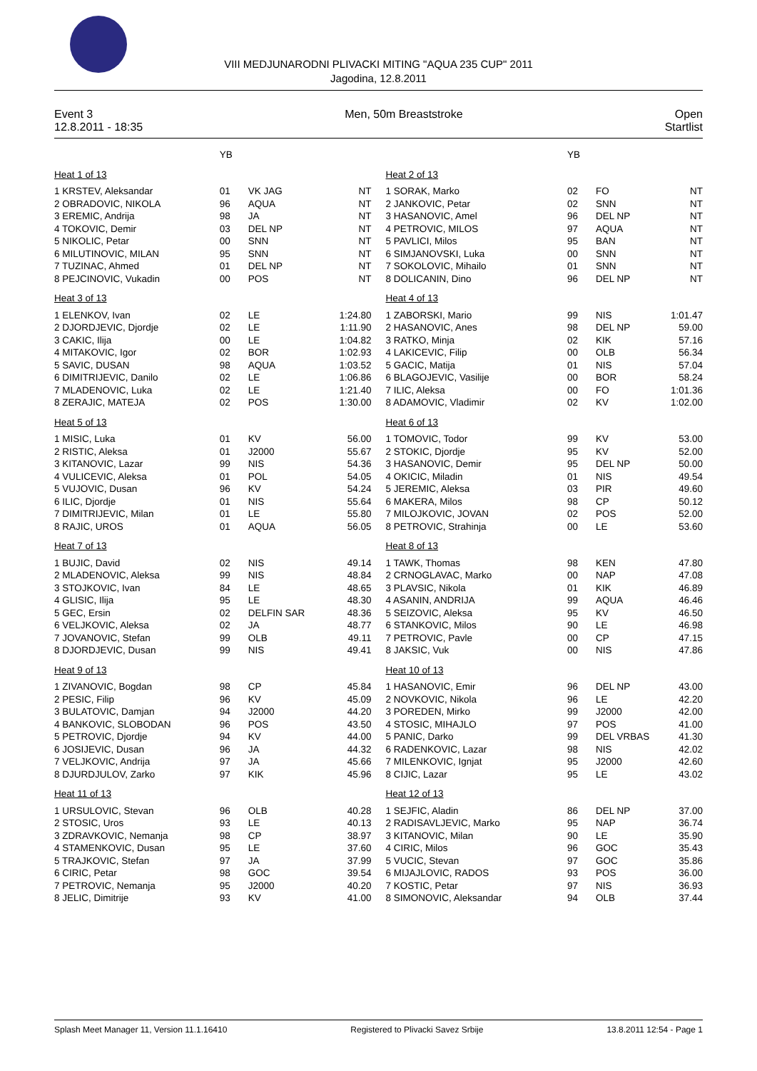VIII MEDJUNARODNI PLIVACKI MITING "AQUA 235 CUP" 2011
Jagodina, 12.8.2011
Event 3
12.8.2011 - 18:35
Men, 50m Breaststroke Open
Startlist
| | YB | | |
| Heat 1 of 13 | | | |
| 1 KRSTEV, Aleksandar | 01 | VK JAG | NT |
| 2 OBRADOVIC, NIKOLA | 96 | AQUA | NT |
| 3 EREMIC, Andrija | 98 | JA | NT |
| 4 TOKOVIC, Demir | 03 | DEL NP | NT |
| 5 NIKOLIC, Petar | 00 | SNN | NT |
| 6 MILUTINOVIC, MILAN | 95 | SNN | NT |
| 7 TUZINAC, Ahmed | 01 | DEL NP | NT |
| 8 PEJCINOVIC, Vukadin | 00 | POS | NT |
| Heat 3 of 13 | | | |
| 1 ELENKOV, Ivan | 02 | LE | 1:24.80 |
| 2 DJORDJEVIC, Djordje | 02 | LE | 1:11.90 |
| 3 CAKIC, Ilija | 00 | LE | 1:04.82 |
| 4 MITAKOVIC, Igor | 02 | BOR | 1:02.93 |
| 5 SAVIC, DUSAN | 98 | AQUA | 1:03.52 |
| 6 DIMITRIJEVIC, Danilo | 02 | LE | 1:06.86 |
| 7 MLADENOVIC, Luka | 02 | LE | 1:21.40 |
| 8 ZERAJIC, MATEJA | 02 | POS | 1:30.00 |
| Heat 5 of 13 | | | |
| 1 MISIC, Luka | 01 | KV | 56.00 |
| 2 RISTIC, Aleksa | 01 | J2000 | 55.67 |
| 3 KITANOVIC, Lazar | 99 | NIS | 54.36 |
| 4 VULICEVIC, Aleksa | 01 | POL | 54.05 |
| 5 VUJOVIC, Dusan | 96 | KV | 54.24 |
| 6 ILIC, Djordje | 01 | NIS | 55.64 |
| 7 DIMITRIJEVIC, Milan | 01 | LE | 55.80 |
| 8 RAJIC, UROS | 01 | AQUA | 56.05 |
| Heat 7 of 13 | | | |
| 1 BUJIC, David | 02 | NIS | 49.14 |
| 2 MLADENOVIC, Aleksa | 99 | NIS | 48.84 |
| 3 STOJKOVIC, Ivan | 84 | LE | 48.65 |
| 4 GLISIC, Ilija | 95 | LE | 48.30 |
| 5 GEC, Ersin | 02 | DELFIN SAR | 48.36 |
| 6 VELJKOVIC, Aleksa | 02 | JA | 48.77 |
| 7 JOVANOVIC, Stefan | 99 | OLB | 49.11 |
| 8 DJORDJEVIC, Dusan | 99 | NIS | 49.41 |
| Heat 9 of 13 | | | |
| 1 ZIVANOVIC, Bogdan | 98 | CP | 45.84 |
| 2 PESIC, Filip | 96 | KV | 45.09 |
| 3 BULATOVIC, Damjan | 94 | J2000 | 44.20 |
| 4 BANKOVIC, SLOBODAN | 96 | POS | 43.50 |
| 5 PETROVIC, Djordje | 94 | KV | 44.00 |
| 6 JOSIJEVIC, Dusan | 96 | JA | 44.32 |
| 7 VELJKOVIC, Andrija | 97 | JA | 45.66 |
| 8 DJURDJULOV, Zarko | 97 | KIK | 45.96 |
| Heat 11 of 13 | | | |
| 1 URSULOVIC, Stevan | 96 | OLB | 40.28 |
| 2 STOSIC, Uros | 93 | LE | 40.13 |
| 3 ZDRAVKOVIC, Nemanja | 98 | CP | 38.97 |
| 4 STAMENKOVIC, Dusan | 95 | LE | 37.60 |
| 5 TRAJKOVIC, Stefan | 97 | JA | 37.99 |
| 6 CIRIC, Petar | 98 | GOC | 39.54 |
| 7 PETROVIC, Nemanja | 95 | J2000 | 40.20 |
| 8 JELIC, Dimitrije | 93 | KV | 41.00 |
| | YB | | |
| Heat 2 of 13 | | | |
| 1 SORAK, Marko | 02 | FO | NT |
| 2 JANKOVIC, Petar | 02 | SNN | NT |
| 3 HASANOVIC, Amel | 96 | DEL NP | NT |
| 4 PETROVIC, MILOS | 97 | AQUA | NT |
| 5 PAVLICI, Milos | 95 | BAN | NT |
| 6 SIMJANOVSKI, Luka | 00 | SNN | NT |
| 7 SOKOLOVIC, Mihailo | 01 | SNN | NT |
| 8 DOLICANIN, Dino | 96 | DEL NP | NT |
| Heat 4 of 13 | | | |
| 1 ZABORSKI, Mario | 99 | NIS | 1:01.47 |
| 2 HASANOVIC, Anes | 98 | DEL NP | 59.00 |
| 3 RATKO, Minja | 02 | KIK | 57.16 |
| 4 LAKICEVIC, Filip | 00 | OLB | 56.34 |
| 5 GACIC, Matija | 01 | NIS | 57.04 |
| 6 BLAGOJEVIC, Vasilije | 00 | BOR | 58.24 |
| 7 ILIC, Aleksa | 00 | FO | 1:01.36 |
| 8 ADAMOVIC, Vladimir | 02 | KV | 1:02.00 |
| Heat 6 of 13 | | | |
| 1 TOMOVIC, Todor | 99 | KV | 53.00 |
| 2 STOKIC, Djordje | 95 | KV | 52.00 |
| 3 HASANOVIC, Demir | 95 | DEL NP | 50.00 |
| 4 OKICIC, Miladin | 01 | NIS | 49.54 |
| 5 JEREMIC, Aleksa | 03 | PIR | 49.60 |
| 6 MAKERA, Milos | 98 | CP | 50.12 |
| 7 MILOJKOVIC, JOVAN | 02 | POS | 52.00 |
| 8 PETROVIC, Strahinja | 00 | LE | 53.60 |
| Heat 8 of 13 | | | |
| 1 TAWK, Thomas | 98 | KEN | 47.80 |
| 2 CRNOGLAVAC, Marko | 00 | NAP | 47.08 |
| 3 PLAVSIC, Nikola | 01 | KIK | 46.89 |
| 4 ASANIN, ANDRIJA | 99 | AQUA | 46.46 |
| 5 SEIZOVIC, Aleksa | 95 | KV | 46.50 |
| 6 STANKOVIC, Milos | 90 | LE | 46.98 |
| 7 PETROVIC, Pavle | 00 | CP | 47.15 |
| 8 JAKSIC, Vuk | 00 | NIS | 47.86 |
| Heat 10 of 13 | | | |
| 1 HASANOVIC, Emir | 96 | DEL NP | 43.00 |
| 2 NOVKOVIC, Nikola | 96 | LE | 42.20 |
| 3 POREDEN, Mirko | 99 | J2000 | 42.00 |
| 4 STOSIC, MIHAJLO | 97 | POS | 41.00 |
| 5 PANIC, Darko | 99 | DEL VRBAS | 41.30 |
| 6 RADENKOVIC, Lazar | 98 | NIS | 42.02 |
| 7 MILENKOVIC, Ignjat | 95 | J2000 | 42.60 |
| 8 CIJIC, Lazar | 95 | LE | 43.02 |
| Heat 12 of 13 | | | |
| 1 SEJFIC, Aladin | 86 | DEL NP | 37.00 |
| 2 RADISAVLJEVIC, Marko | 95 | NAP | 36.74 |
| 3 KITANOVIC, Milan | 90 | LE | 35.90 |
| 4 CIRIC, Milos | 96 | GOC | 35.43 |
| 5 VUCIC, Stevan | 97 | GOC | 35.86 |
| 6 MIJAJLOVIC, RADOS | 93 | POS | 36.00 |
| 7 KOSTIC, Petar | 97 | NIS | 36.93 |
| 8 SIMONOVIC, Aleksandar | 94 | OLB | 37.44 |
Splash Meet Manager 11, Version 11.1.16410 Registered to Plivacki Savez Srbije 13.8.2011 12:54 - Page 1